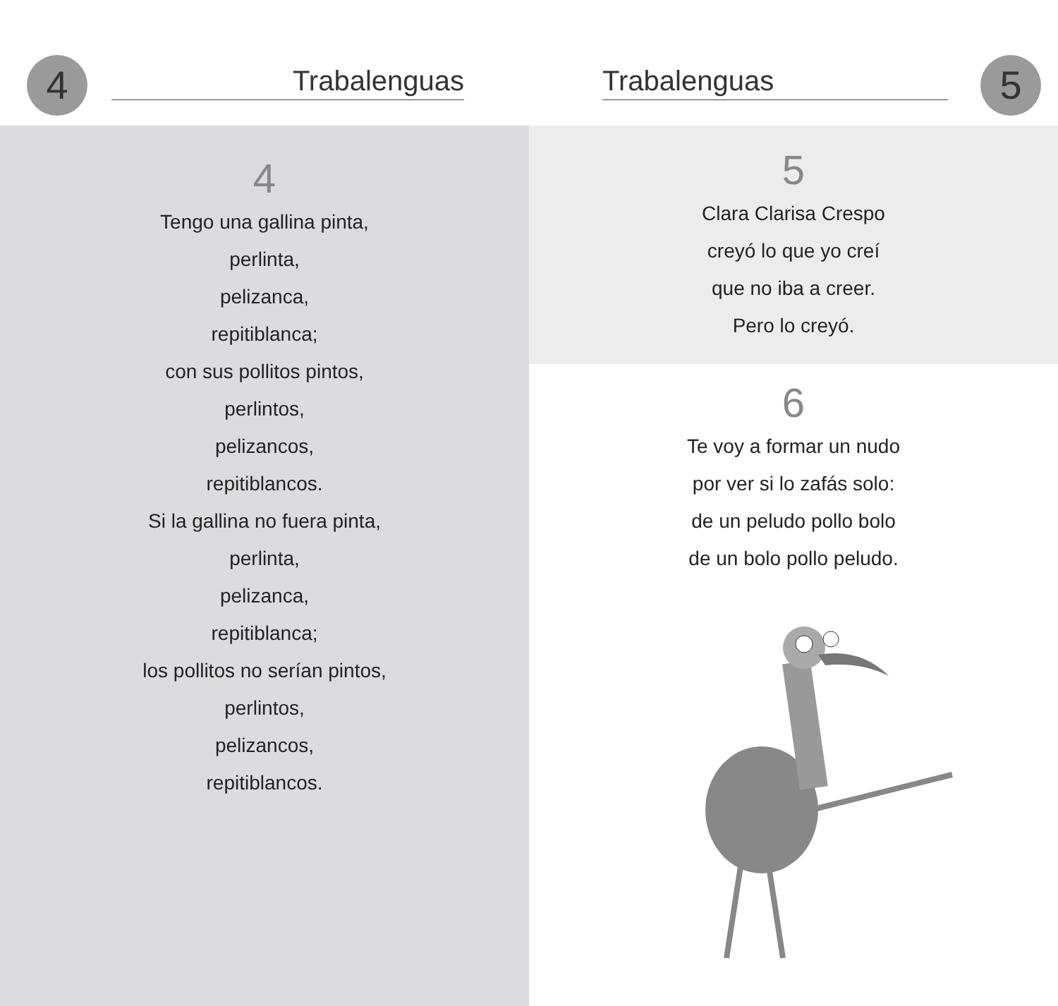4 Trabalenguas
4
Tengo una gallina pinta,
perlinta,
pelizanca,
repitiblanca;
con sus pollitos pintos,
perlintos,
pelizancos,
repitiblancos.
Si la gallina no fuera pinta,
perlinta,
pelizanca,
repitiblanca;
los pollitos no serían pintos,
perlintos,
pelizancos,
repitiblancos.
Trabalenguas 5
5
Clara Clarisa Crespo
creyó lo que yo creí
que no iba a creer.
Pero lo creyó.
6
Te voy a formar un nudo
por ver si lo zafás solo:
de un peludo pollo bolo
de un bolo pollo peludo.